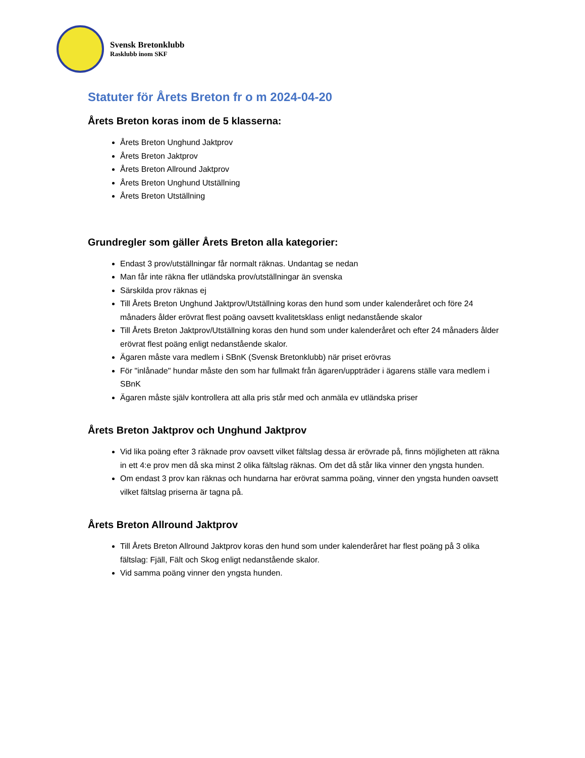Svensk Bretonklubb
Rasklubb inom SKF
Statuter för Årets Breton fr o m 2024-04-20
Årets Breton koras inom de 5 klasserna:
Årets Breton Unghund Jaktprov
Årets Breton Jaktprov
Årets Breton Allround Jaktprov
Årets Breton Unghund Utställning
Årets Breton Utställning
Grundregler som gäller Årets Breton alla kategorier:
Endast 3 prov/utställningar får normalt räknas. Undantag se nedan
Man får inte räkna fler utländska prov/utställningar än svenska
Särskilda prov räknas ej
Till Årets Breton Unghund Jaktprov/Utställning koras den hund som under kalenderåret och före 24 månaders ålder erövrat flest poäng oavsett kvalitetsklass enligt nedanstående skalor
Till Årets Breton Jaktprov/Utställning koras den hund som under kalenderåret och efter 24 månaders ålder erövrat flest poäng enligt nedanstående skalor.
Ägaren måste vara medlem i SBnK (Svensk Bretonklubb) när priset erövras
För "inlånade" hundar måste den som har fullmakt från ägaren/uppträder i ägarens ställe vara medlem i SBnK
Ägaren måste själv kontrollera att alla pris står med och anmäla ev utländska priser
Årets Breton Jaktprov och Unghund Jaktprov
Vid lika poäng efter 3 räknade prov oavsett vilket fältslag dessa är erövrade på, finns möjligheten att räkna in ett 4:e prov men då ska minst 2 olika fältslag räknas. Om det då står lika vinner den yngsta hunden.
Om endast 3 prov kan räknas och hundarna har erövrat samma poäng, vinner den yngsta hunden oavsett vilket fältslag priserna är tagna på.
Årets Breton Allround Jaktprov
Till Årets Breton Allround Jaktprov koras den hund som under kalenderåret har flest poäng på 3 olika fältslag: Fjäll, Fält och Skog enligt nedanstående skalor.
Vid samma poäng vinner den yngsta hunden.